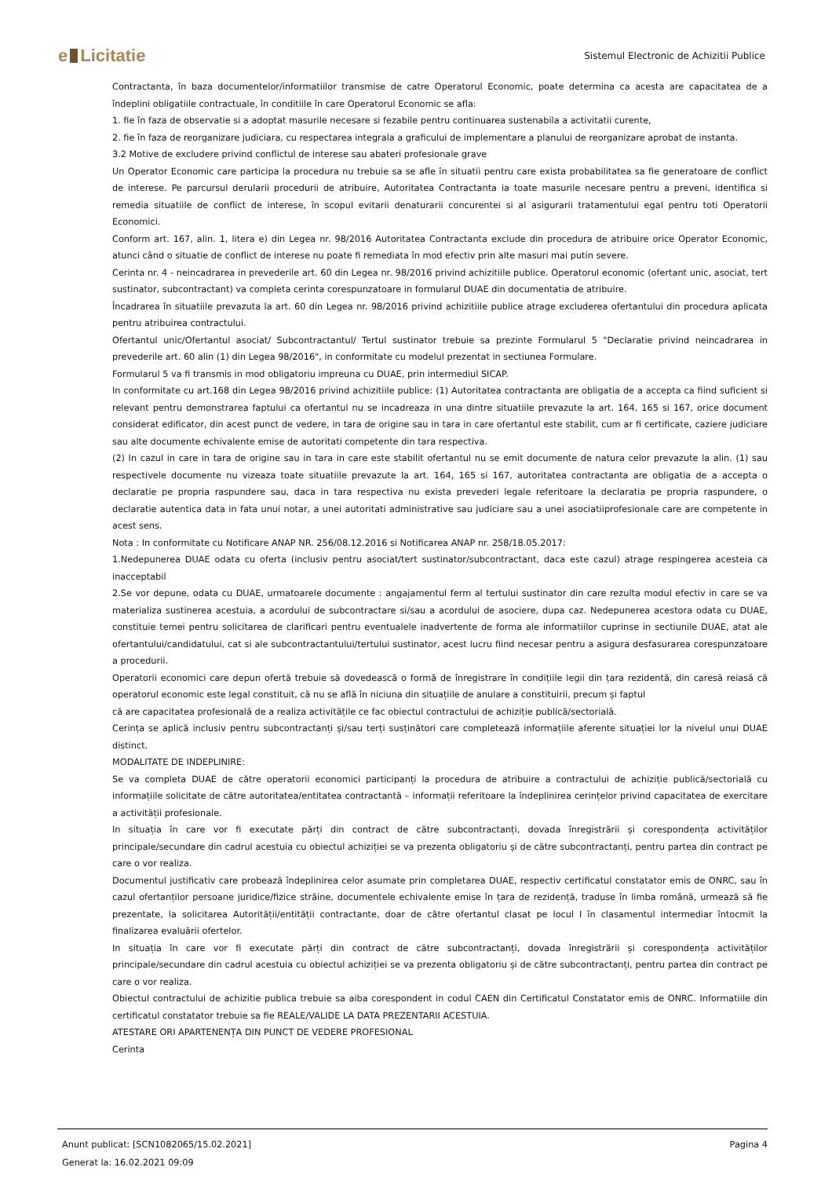e Licitatie
Sistemul Electronic de Achizitii Publice
Contractanta, în baza documentelor/informatiilor transmise de catre Operatorul Economic, poate determina ca acesta are capacitatea de a îndeplini obligatiile contractuale, în conditiile în care Operatorul Economic se afla:
1. fie în faza de observatie si a adoptat masurile necesare si fezabile pentru continuarea sustenabila a activitatii curente,
2. fie în faza de reorganizare judiciara, cu respectarea integrala a graficului de implementare a planului de reorganizare aprobat de instanta.
3.2 Motive de excludere privind conflictul de interese sau abateri profesionale grave
Un Operator Economic care participa la procedura nu trebuie sa se afle în situatii pentru care exista probabilitatea sa fie generatoare de conflict de interese. Pe parcursul derularii procedurii de atribuire, Autoritatea Contractanta ia toate masurile necesare pentru a preveni, identifica si remedia situatiile de conflict de interese, în scopul evitarii denaturarii concurentei si al asigurarii tratamentului egal pentru toti Operatorii Economici.
Conform art. 167, alin. 1, litera e) din Legea nr. 98/2016 Autoritatea Contractanta exclude din procedura de atribuire orice Operator Economic, atunci când o situatie de conflict de interese nu poate fi remediata în mod efectiv prin alte masuri mai putin severe.
Cerinta nr. 4 - neincadrarea in prevederile art. 60 din Legea nr. 98/2016 privind achizitiile publice. Operatorul economic (ofertant unic, asociat, tert sustinator, subcontractant) va completa cerinta corespunzatoare in formularul DUAE din documentatia de atribuire.
Încadrarea în situatiile prevazuta la art. 60 din Legea nr. 98/2016 privind achizitiile publice atrage excluderea ofertantului din procedura aplicata pentru atribuirea contractului.
Ofertantul unic/Ofertantul asociat/ Subcontractantul/ Tertul sustinator trebuie sa prezinte Formularul 5 "Declaratie privind neincadrarea in prevederile art. 60 alin (1) din Legea 98/2016", in conformitate cu modelul prezentat in sectiunea Formulare.
Formularul 5 va fi transmis in mod obligatoriu impreuna cu DUAE, prin intermediul SICAP.
In conformitate cu art.168 din Legea 98/2016 privind achizitiile publice: (1) Autoritatea contractanta are obligatia de a accepta ca fiind suficient si relevant pentru demonstrarea faptului ca ofertantul nu se incadreaza in una dintre situatiile prevazute la art. 164, 165 si 167, orice document considerat edificator, din acest punct de vedere, in tara de origine sau in tara in care ofertantul este stabilit, cum ar fi certificate, caziere judiciare sau alte documente echivalente emise de autoritati competente din tara respectiva.
(2) In cazul in care in tara de origine sau in tara in care este stabilit ofertantul nu se emit documente de natura celor prevazute la alin. (1) sau respectivele documente nu vizeaza toate situatiile prevazute la art. 164, 165 si 167, autoritatea contractanta are obligatia de a accepta o declaratie pe propria raspundere sau, daca in tara respectiva nu exista prevederi legale referitoare la declaratia pe propria raspundere, o declaratie autentica data in fata unui notar, a unei autoritati administrative sau judiciare sau a unei asociatiiprofesionale care are competente in acest sens.
Nota : In conformitate cu Notificare ANAP NR. 256/08.12.2016 si Notificarea ANAP nr. 258/18.05.2017:
1.Nedepunerea DUAE odata cu oferta (inclusiv pentru asociat/tert sustinator/subcontractant, daca este cazul) atrage respingerea acesteia ca inacceptabil
2.Se vor depune, odata cu DUAE, urmatoarele documente : angajamentul ferm al tertului sustinator din care rezulta modul efectiv in care se va materializa sustinerea acestuia, a acordului de subcontractare si/sau a acordului de asociere, dupa caz. Nedepunerea acestora odata cu DUAE, constituie temei pentru solicitarea de clarificari pentru eventualele inadvertente de forma ale informatiilor cuprinse in sectiunile DUAE, atat ale ofertantului/candidatului, cat si ale subcontractantului/tertului sustinator, acest lucru fiind necesar pentru a asigura desfasurarea corespunzatoare a procedurii.
Operatorii economici care depun ofertă trebuie să dovedească o formă de înregistrare în condițiile legii din țara rezidentă, din caresă reiasă că operatorul economic este legal constituit, că nu se află în niciuna din situațiile de anulare a constituirii, precum și faptul
că are capacitatea profesională de a realiza activitățile ce fac obiectul contractului de achiziție publică/sectorială.
Cerința se aplică inclusiv pentru subcontractanți și/sau terți susținători care completează informațiile aferente situației lor la nivelul unui DUAE distinct.
MODALITATE DE INDEPLINIRE:
Se va completa DUAE de către operatorii economici participanți la procedura de atribuire a contractului de achiziție publică/sectorială cu informațiile solicitate de către autoritatea/entitatea contractantă – informații referitoare la îndeplinirea cerințelor privind capacitatea de exercitare a activității profesionale.
In situația în care vor fi executate părți din contract de către subcontractanți, dovada înregistrării și corespondența activităților principale/secundare din cadrul acestuia cu obiectul achiziției se va prezenta obligatoriu și de către subcontractanți, pentru partea din contract pe care o vor realiza.
Documentul justificativ care probează îndeplinirea celor asumate prin completarea DUAE, respectiv certificatul constatator emis de ONRC, sau în cazul ofertanților persoane juridice/fizice străine, documentele echivalente emise în țara de rezidență, traduse în limba română, urmează să fie prezentate, la solicitarea Autorității/entității contractante, doar de către ofertantul clasat pe locul I în clasamentul intermediar întocmit la finalizarea evaluării ofertelor.
In situația în care vor fi executate părți din contract de către subcontractanți, dovada înregistrării și corespondența activităților principale/secundare din cadrul acestuia cu obiectul achiziției se va prezenta obligatoriu și de către subcontractanți, pentru partea din contract pe care o vor realiza.
Obiectul contractului de achizitie publica trebuie sa aiba corespondent in codul CAEN din Certificatul Constatator emis de ONRC. Informatiile din certificatul constatator trebuie sa fie REALE/VALIDE LA DATA PREZENTARII ACESTUIA.
ATESTARE ORI APARTENENȚA DIN PUNCT DE VEDERE PROFESIONAL
Cerinta
Anunt publicat: [SCN1082065/15.02.2021] Pagina 4
Generat la: 16.02.2021 09:09